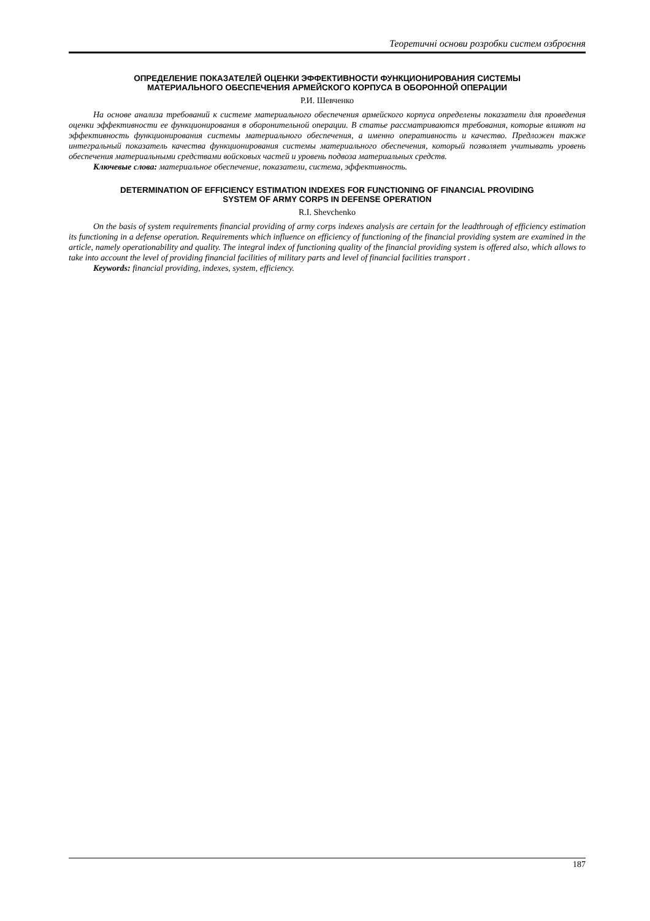Теоретичні основи розробки систем озброєння
ОПРЕДЕЛЕНИЕ ПОКАЗАТЕЛЕЙ ОЦЕНКИ ЭФФЕКТИВНОСТИ ФУНКЦИОНИРОВАНИЯ СИСТЕМЫ
МАТЕРИАЛЬНОГО ОБЕСПЕЧЕНИЯ АРМЕЙСКОГО КОРПУСА В ОБОРОННОЙ ОПЕРАЦИИ
Р.И. Шевченко
На основе анализа требований к системе материального обеспечения армейского корпуса определены показатели для проведения оценки эффективности ее функционирования в оборонительной операции. В статье рассматриваются требования, которые влияют на эффективность функционирования системы материального обеспечения, а именно оперативность и качество. Предложен также интегральный показатель качества функционирования системы материального обеспечения, который позволяет учитывать уровень обеспечения материальными средствами войсковых частей и уровень подвоза материальных средств.
Ключевые слова: материальное обеспечение, показатели, система, эффективность.
DETERMINATION OF EFFICIENCY ESTIMATION INDEXES FOR FUNCTIONING OF FINANCIAL PROVIDING
SYSTEM OF ARMY CORPS IN DEFENSE OPERATION
R.I. Shevchenko
On the basis of system requirements financial providing of army corps indexes analysis are certain for the leadthrough of efficiency estimation its functioning in a defense operation. Requirements which influence on efficiency of functioning of the financial providing system are examined in the article, namely operationability and quality. The integral index of functioning quality of the financial providing system is offered also, which allows to take into account the level of providing financial facilities of military parts and level of financial facilities transport .
Keywords: financial providing, indexes, system, efficiency.
187